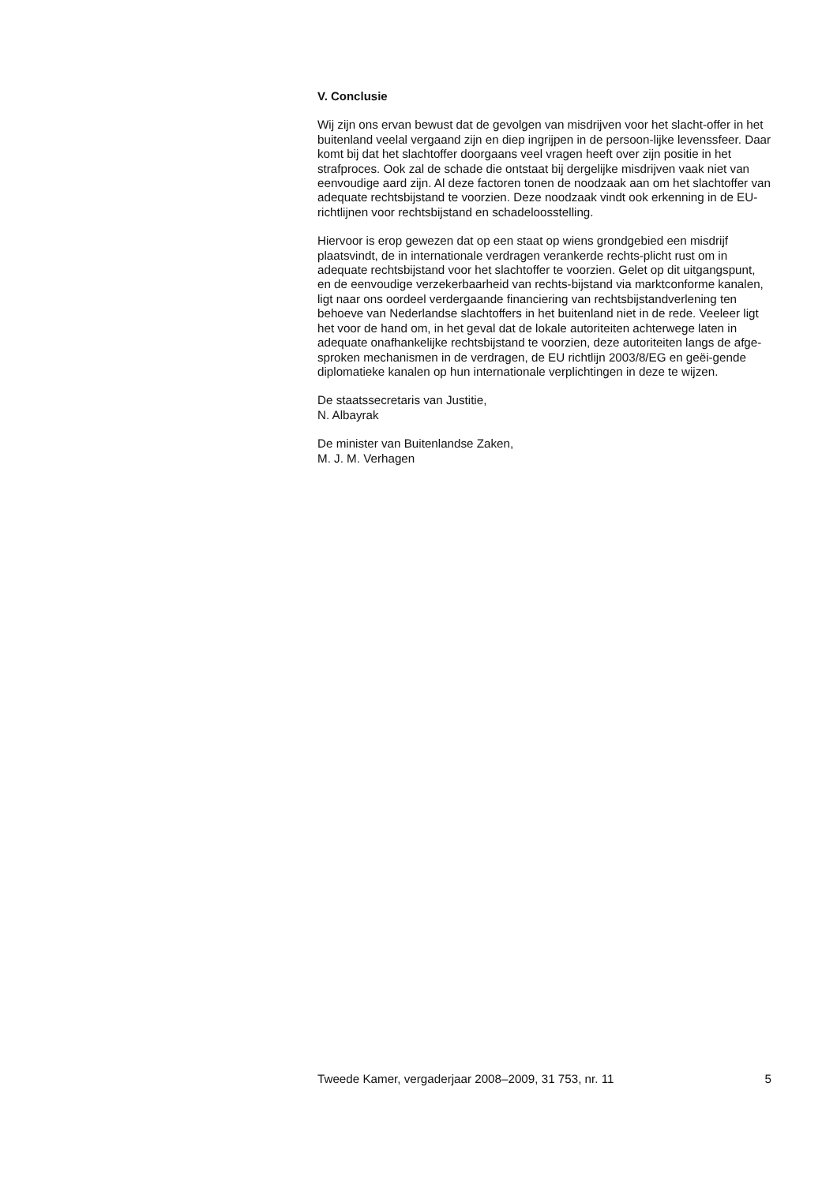V. Conclusie
Wij zijn ons ervan bewust dat de gevolgen van misdrijven voor het slacht-offer in het buitenland veelal vergaand zijn en diep ingrijpen in de persoon-lijke levenssfeer. Daar komt bij dat het slachtoffer doorgaans veel vragen heeft over zijn positie in het strafproces. Ook zal de schade die ontstaat bij dergelijke misdrijven vaak niet van eenvoudige aard zijn. Al deze factoren tonen de noodzaak aan om het slachtoffer van adequate rechtsbijstand te voorzien. Deze noodzaak vindt ook erkenning in de EU-richtlijnen voor rechtsbijstand en schadeloosstelling.
Hiervoor is erop gewezen dat op een staat op wiens grondgebied een misdrijf plaatsvindt, de in internationale verdragen verankerde rechts-plicht rust om in adequate rechtsbijstand voor het slachtoffer te voorzien. Gelet op dit uitgangspunt, en de eenvoudige verzekerbaarheid van rechts-bijstand via marktconforme kanalen, ligt naar ons oordeel verdergaande financiering van rechtsbijstandverlening ten behoeve van Nederlandse slachtoffers in het buitenland niet in de rede. Veeleer ligt het voor de hand om, in het geval dat de lokale autoriteiten achterwege laten in adequate onafhankelijke rechtsbijstand te voorzien, deze autoriteiten langs de afge-sproken mechanismen in de verdragen, de EU richtlijn 2003/8/EG en geëi-gende diplomatieke kanalen op hun internationale verplichtingen in deze te wijzen.
De staatssecretaris van Justitie,
N. Albayrak
De minister van Buitenlandse Zaken,
M. J. M. Verhagen
Tweede Kamer, vergaderjaar 2008–2009, 31 753, nr. 11 5